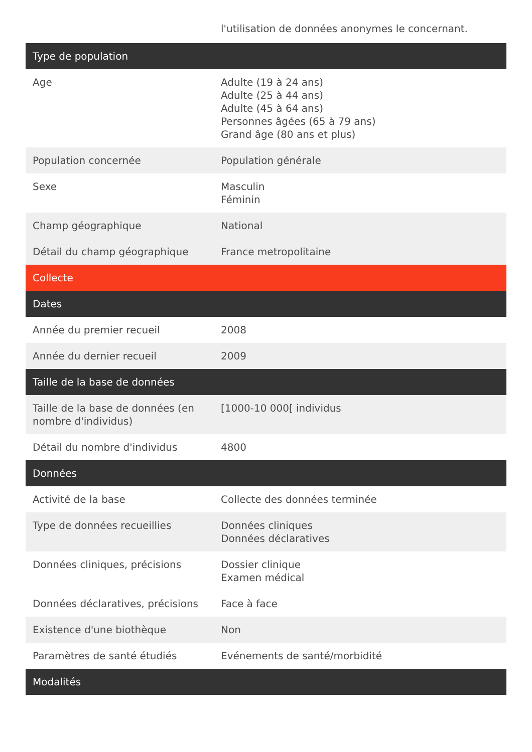| | l'utilisation de données anonymes le concernant. |
| Type de population | |
| Age | Adulte (19 à 24 ans) Adulte (25 à 44 ans) Adulte (45 à 64 ans) Personnes âgées (65 à 79 ans) Grand âge (80 ans et plus) |
| Population concernée | Population générale |
| Sexe | Masculin Féminin |
| Champ géographique | National |
| Détail du champ géographique | France metropolitaine |
| Collecte | |
| Dates | |
| Année du premier recueil | 2008 |
| Année du dernier recueil | 2009 |
| Taille de la base de données | |
| Taille de la base de données (en nombre d'individus) | [1000-10 000[ individus |
| Détail du nombre d'individus | 4800 |
| Données | |
| Activité de la base | Collecte des données terminée |
| Type de données recueillies | Données cliniques Données déclaratives |
| Données cliniques, précisions | Dossier clinique Examen médical |
| Données déclaratives, précisions | Face à face |
| Existence d'une biothèque | Non |
| Paramètres de santé étudiés | Evénements de santé/morbidité |
| Modalités | |